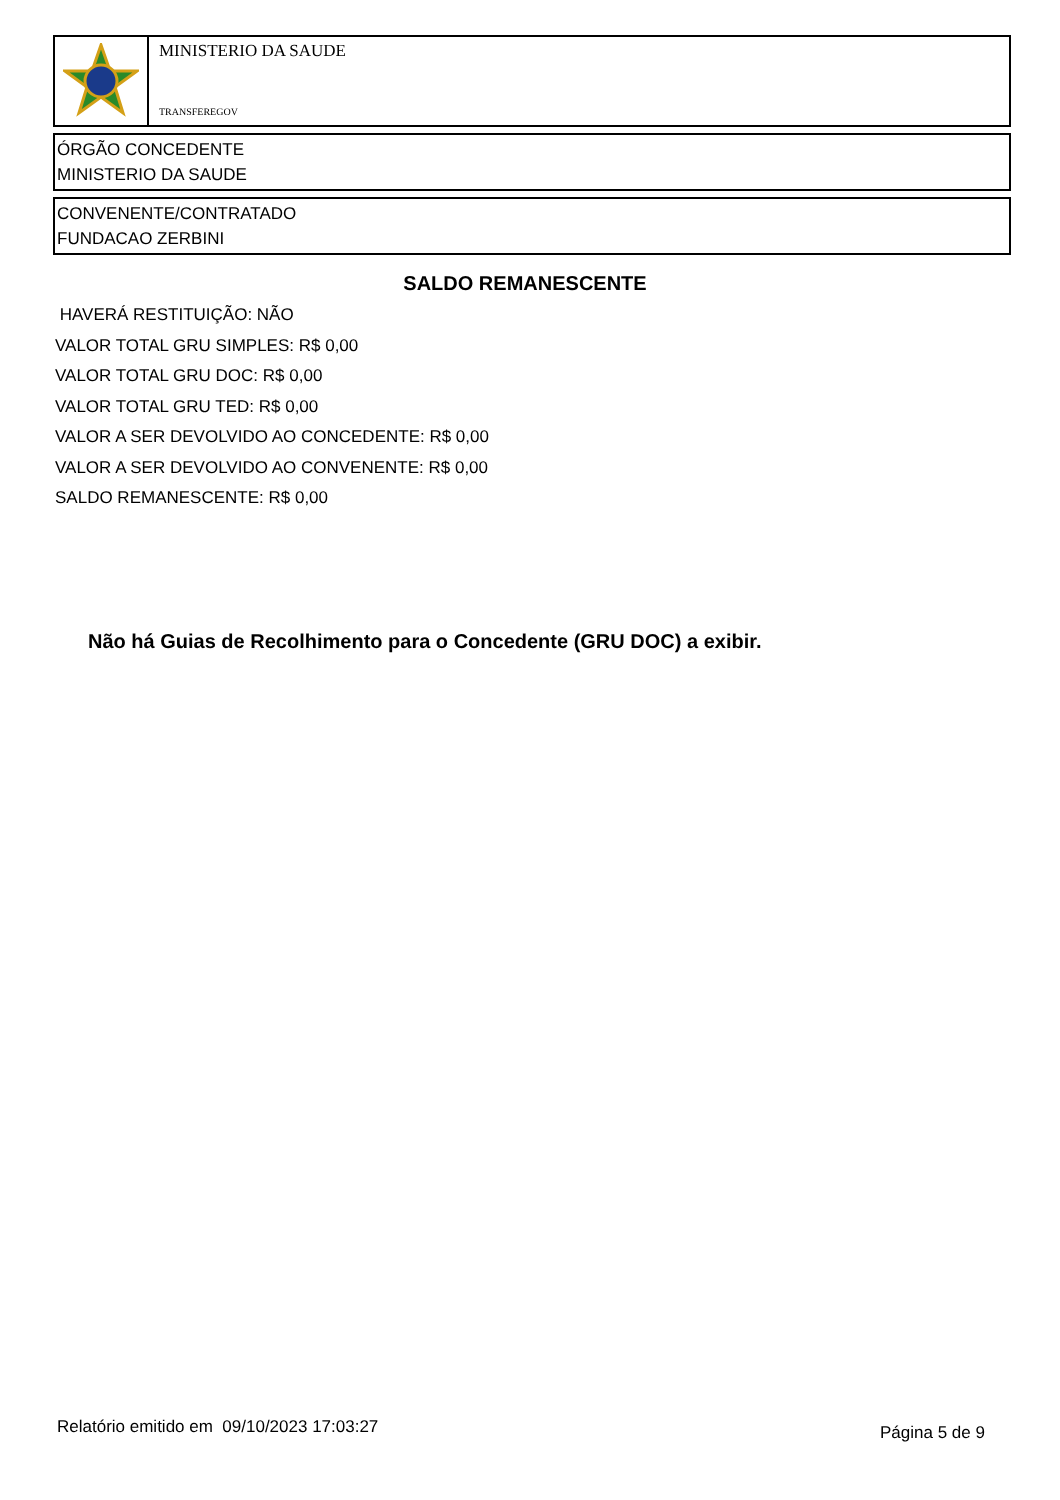MINISTERIO DA SAUDE
TRANSFEREGOV
ÓRGÃO CONCEDENTE
MINISTERIO DA SAUDE
CONVENENTE/CONTRATADO
FUNDACAO ZERBINI
SALDO REMANESCENTE
HAVERÁ RESTITUIÇÃO: NÃO
VALOR TOTAL GRU SIMPLES: R$ 0,00
VALOR TOTAL GRU DOC: R$ 0,00
VALOR TOTAL GRU TED: R$ 0,00
VALOR A SER DEVOLVIDO AO CONCEDENTE: R$ 0,00
VALOR A SER DEVOLVIDO AO CONVENENTE: R$ 0,00
SALDO REMANESCENTE: R$ 0,00
Não há Guias de Recolhimento para o Concedente (GRU DOC) a exibir.
Relatório emitido em 09/10/2023 17:03:27
Página 5 de 9